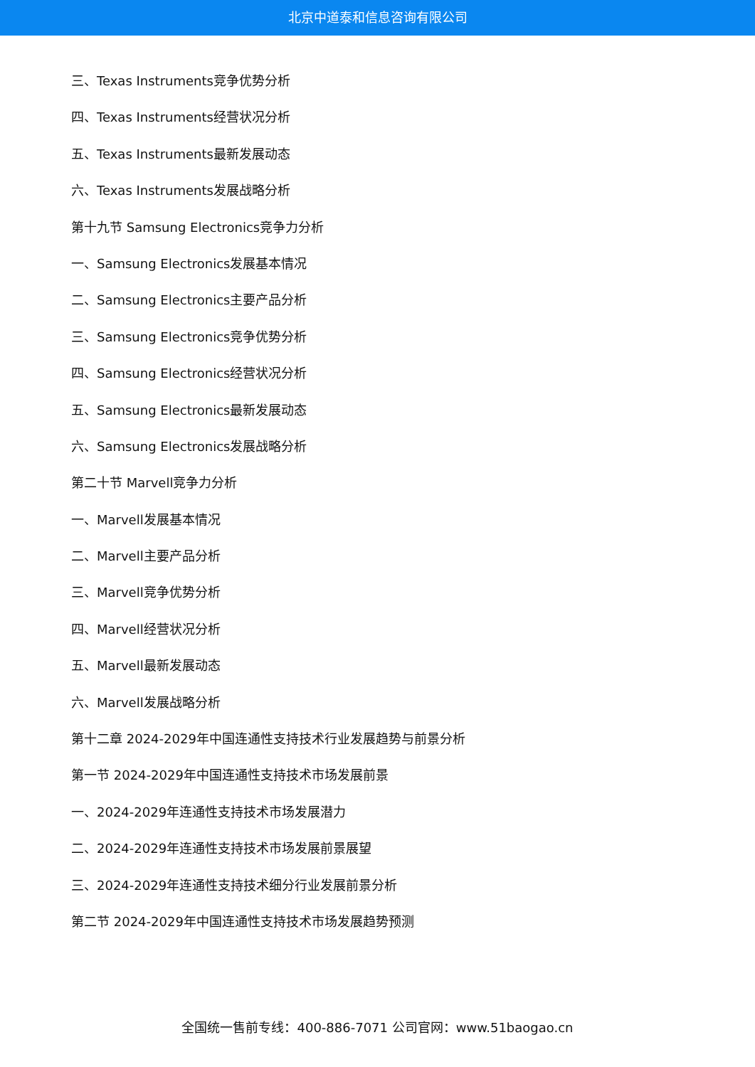北京中道泰和信息咨询有限公司
三、Texas Instruments竞争优势分析
四、Texas Instruments经营状况分析
五、Texas Instruments最新发展动态
六、Texas Instruments发展战略分析
第十九节 Samsung Electronics竞争力分析
一、Samsung Electronics发展基本情况
二、Samsung Electronics主要产品分析
三、Samsung Electronics竞争优势分析
四、Samsung Electronics经营状况分析
五、Samsung Electronics最新发展动态
六、Samsung Electronics发展战略分析
第二十节 Marvell竞争力分析
一、Marvell发展基本情况
二、Marvell主要产品分析
三、Marvell竞争优势分析
四、Marvell经营状况分析
五、Marvell最新发展动态
六、Marvell发展战略分析
第十二章 2024-2029年中国连通性支持技术行业发展趋势与前景分析
第一节 2024-2029年中国连通性支持技术市场发展前景
一、2024-2029年连通性支持技术市场发展潜力
二、2024-2029年连通性支持技术市场发展前景展望
三、2024-2029年连通性支持技术细分行业发展前景分析
第二节 2024-2029年中国连通性支持技术市场发展趋势预测
全国统一售前专线：400-886-7071 公司官网：www.51baogao.cn